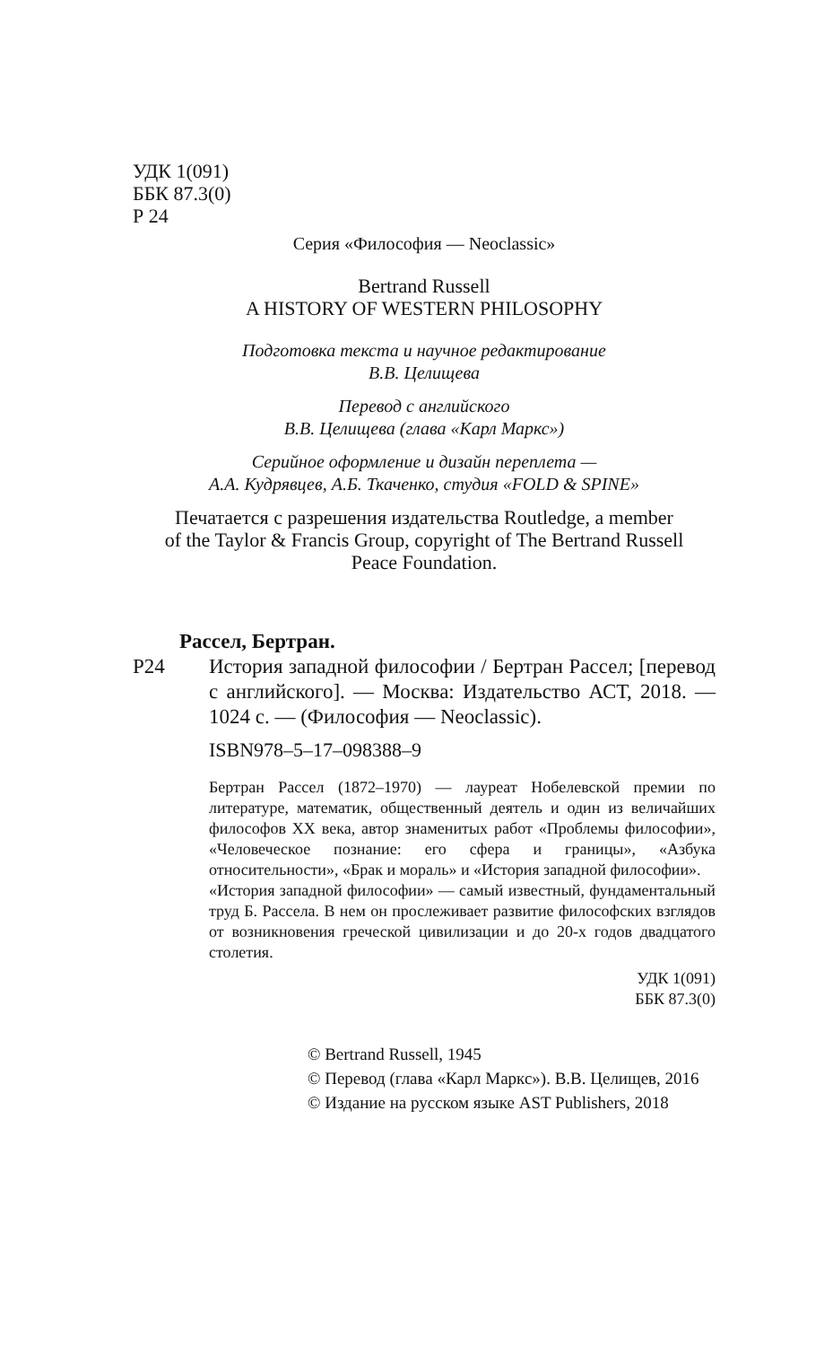УДК 1(091)
ББК 87.3(0)
Р 24
Серия «Философия — Neoclassic»
Bertrand Russell
A HISTORY OF WESTERN PHILOSOPHY
Подготовка текста и научное редактирование
В.В. Целищева
Перевод с английского
В.В. Целищева (глава «Карл Маркс»)
Серийное оформление и дизайн переплета —
А.А. Кудрявцев, А.Б. Ткаченко, студия «FOLD & SPINE»
Печатается с разрешения издательства Routledge, a member
of the Taylor & Francis Group, copyright of The Bertrand Russell
Peace Foundation.
Рассел, Бертран.
Р24 История западной философии / Бертран Рассел; [перевод с английского]. — Москва: Издательство АСТ, 2018. — 1024 с. — (Философия — Neoclassic).
ISBN978–5–17–098388–9
Бертран Рассел (1872–1970) — лауреат Нобелевской премии по литературе, математик, общественный деятель и один из величайших философов XX века, автор знаменитых работ «Проблемы философии», «Человеческое познание: его сфера и границы», «Азбука относительности», «Брак и мораль» и «История западной философии».
«История западной философии» — самый известный, фундаментальный труд Б. Рассела. В нем он прослеживает развитие философских взглядов от возникновения греческой цивилизации и до 20-х годов двадцатого столетия.
УДК 1(091)
ББК 87.3(0)
© Bertrand Russell, 1945
© Перевод (глава «Карл Маркс»). В.В. Целищев, 2016
© Издание на русском языке AST Publishers, 2018